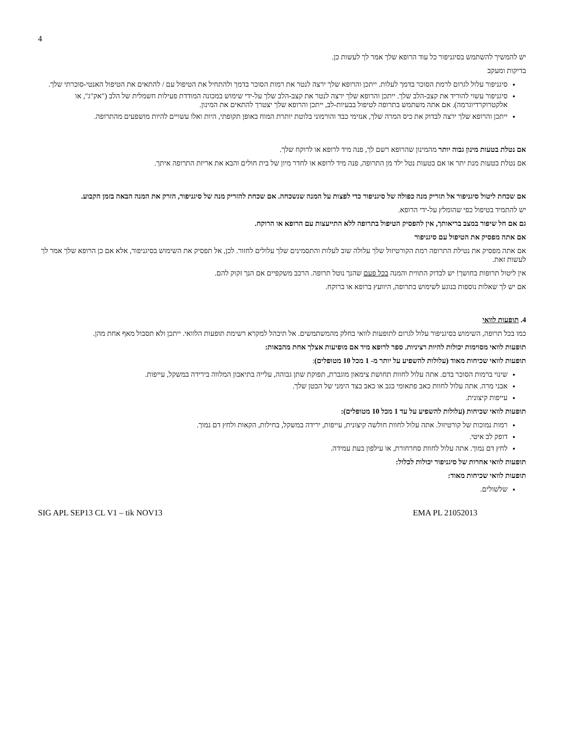4
יש להמשיך להשתמש בסיגניפור כל עוד הרופא שלך אמר לך לעשות כן.
בדיקות ומעקב
סיגניפור עלול לגרום לרמת הסוכר בדמך לעלות. ייתכן והרופא שלך ירצה לנטר את רמות הסוכר בדמך ולהתחיל את הטיפול עם / להתאים את הטיפול האנטי-סוכרתי שלך.
סיגניפור עשוי להוריד את קצב-הלב שלך. ייתכן והרופא שלך ירצה לנטר את קצב-הלב שלך על-ידי שימוש במכונה המודדת פעילות חשמלית של הלב ("אק"ג", או אלקטרוקרדיוגרמה). אם אתה משתמש בתרופה לטיפול בבעיות-לב, ייתכן והרופא שלך יצטרך להתאים את המינון.
ייתכן והרופא שלך ירצה לבדוק את כיס המרה שלך, אנזימי כבד והורמוני בלוטת יותרת המוח באופן תקופתי, היות ואלו עשויים להיות מושפעים מהתרופה.
אם נטלת בטעות מינון גבוה יותר מהמינון שהרופא רשם לך, פנה מיד לרופא או לרוקח שלך.
אם נטלת בטעות מנת יתר או אם בטעות נטל ילד מן התרופה, פנה מיד לרופא או לחדר מיון של בית חולים והבא את אריזת התרופה איתך.
אם שכחת ליטול סיגניפור אל תזריק מנה כפולה של סיגניפור כדי לפצות על המנה שנשכחה. אם שכחת להזריק מנה של סיגניפור, הזרק את המנה הבאה בזמן הקבוע.
יש להתמיד בטיפול כפי שהומלץ על-ידי הרופא.
גם אם חל שיפור במצב בריאותך, אין להפסיק הטיפול בתרופה ללא התייעצות עם הרופא או הרוקח.
אם אתה מפסיק את הטיפול עם סיגניפור
אם אתה מפסיק את נטילת התרופה רמת הקורטיזול שלך עלולה שוב לעלות והתסמינים שלך עלולים לחזור. לכן, אל תפסיק את השימוש בסיגניפור, אלא אם כן הרופא שלך אמר לך לעשות זאת.
אין ליטול תרופות בחושך! יש לבדוק התווית והמנה בכל פעם שהנך נוטל תרופה. הרכב משקפיים אם הנך זקוק להם.
אם יש לך שאלות נוספות בנוגע לשימוש בתרופה, היוועץ ברופא או ברוקח.
4. תופעות לוואי
כמו בכל תרופה, השימוש בסיגניפור עלול לגרום לתופעות לוואי בחלק מהמשתמשים. אל תיבהל למקרא רשימת תופעות הלוואי. ייתכן ולא תסבול מאף אחת מהן.
תופעות לוואי מסוימות יכולות להיות רציניות. ספר לרופא מיד אם מופיעות אצלך אחת מהבאות:
תופעות לוואי שכיחות מאוד (עלולות להשפיע על יותר מ- 1 מכל 10 מטופלים):
שינוי ברמות הסוכר בדם. אתה עלול לחוות תחושת צימאון מוגברת, תפוקת שתן גבוהה, עלייה בתיאבון המלווה בירידה במשקל, עייפות.
אבני מרה. אתה עלול לחוות כאב פתאומי בגב או כאב בצד הימני של הבטן שלך.
עייפות קיצונית.
תופעות לוואי שכיחות (עלולות להשפיע על עד 1 מכל 10 מטופלים):
רמות נמוכות של קורטיזול. אתה עלול לחוות חולשה קיצונית, עייפות, ירידה במשקל, בחילות, הקאות ולחץ דם נמוך.
דופק לב איטי.
לחץ דם נמוך. אתה עלול לחוות סחרחורת, או עילפון בעת עמידה.
תופעות לוואי אחרות של סיגניפור יכולות לכלול:
תופעות לוואי שכיחות מאוד:
שלשולים.
SIG APL SEP13 CL V1 – tik NOV13 EMA PL 21052013